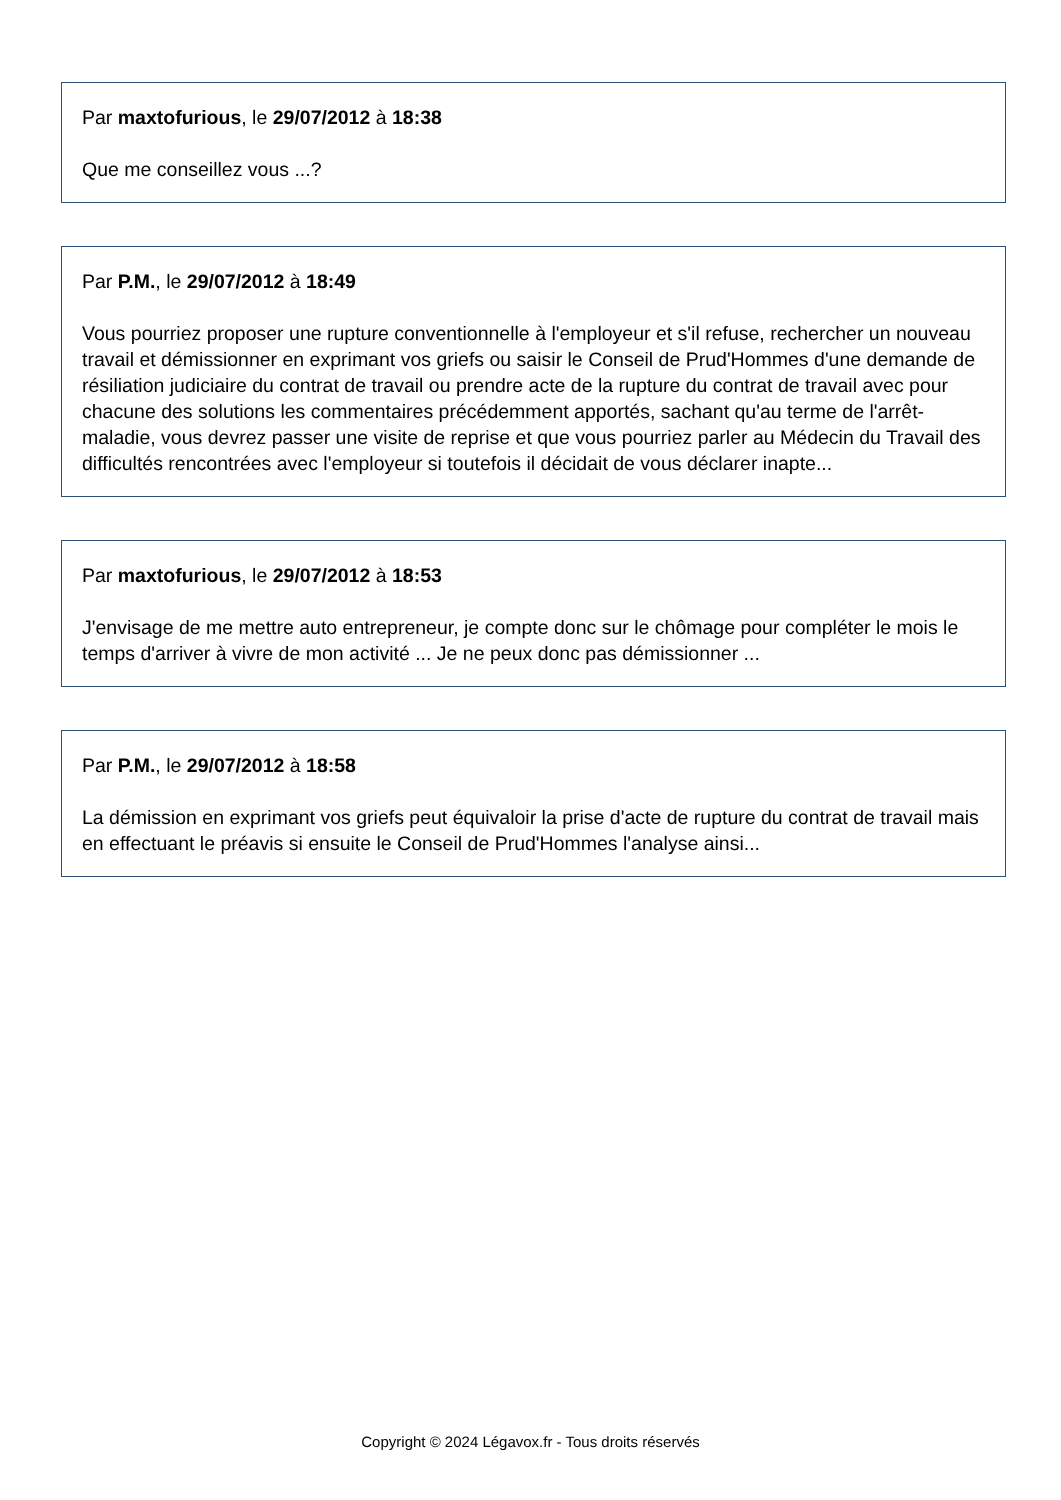Par maxtofurious, le 29/07/2012 à 18:38
Que me conseillez vous ...?
Par P.M., le 29/07/2012 à 18:49
Vous pourriez proposer une rupture conventionnelle à l'employeur et s'il refuse, rechercher un nouveau travail et démissionner en exprimant vos griefs ou saisir le Conseil de Prud'Hommes d'une demande de résiliation judiciaire du contrat de travail ou prendre acte de la rupture du contrat de travail avec pour chacune des solutions les commentaires précédemment apportés, sachant qu'au terme de l'arrêt-maladie, vous devrez passer une visite de reprise et que vous pourriez parler au Médecin du Travail des difficultés rencontrées avec l'employeur si toutefois il décidait de vous déclarer inapte...
Par maxtofurious, le 29/07/2012 à 18:53
J'envisage de me mettre auto entrepreneur, je compte donc sur le chômage pour compléter le mois le temps d'arriver à vivre de mon activité ... Je ne peux donc pas démissionner ...
Par P.M., le 29/07/2012 à 18:58
La démission en exprimant vos griefs peut équivaloir la prise d'acte de rupture du contrat de travail mais en effectuant le préavis si ensuite le Conseil de Prud'Hommes l'analyse ainsi...
Copyright © 2024 Légavox.fr - Tous droits réservés